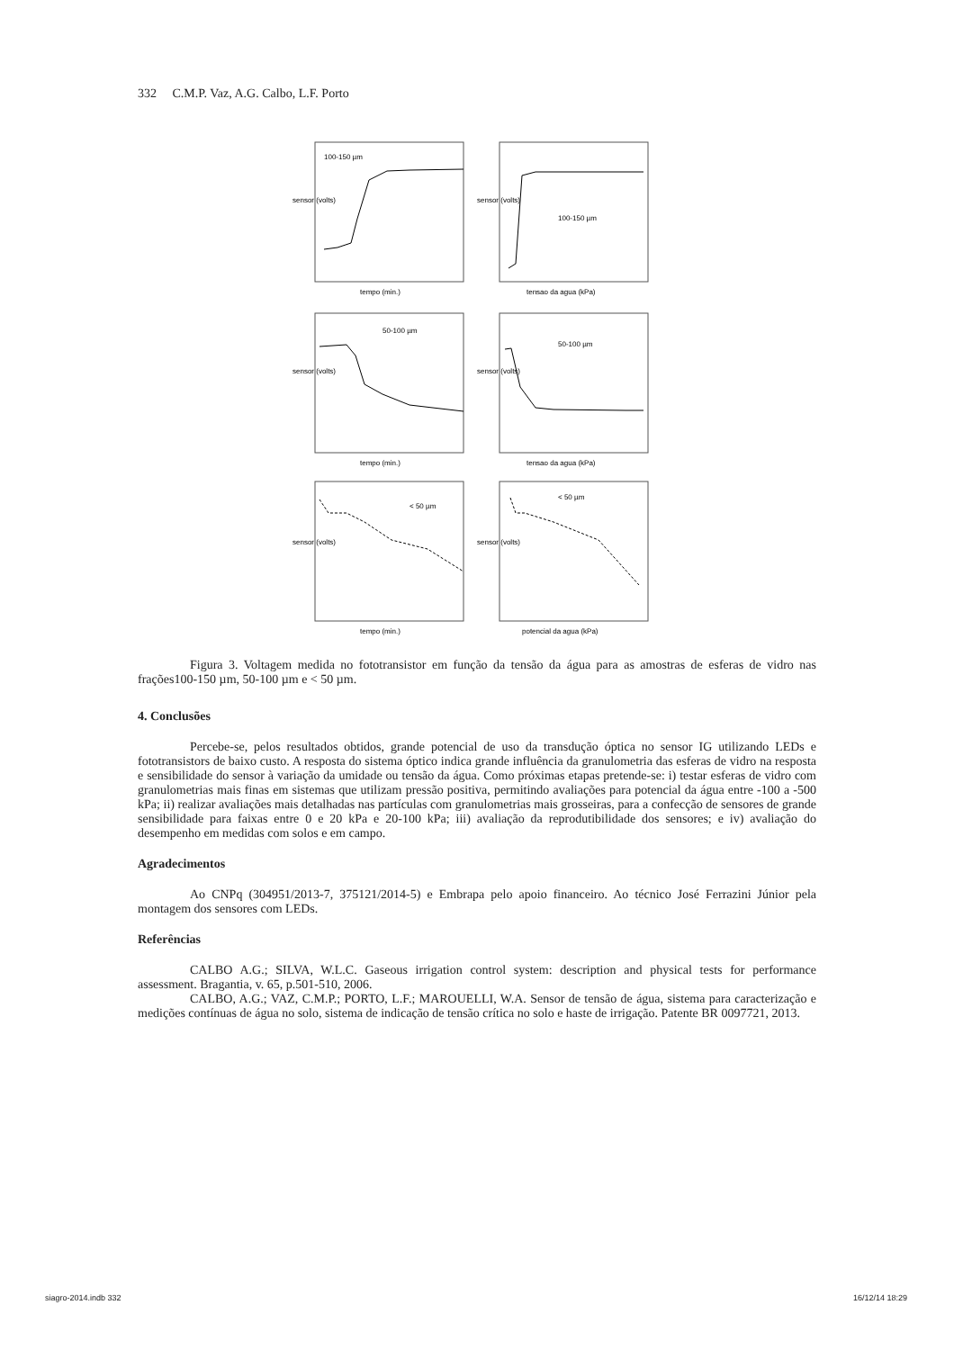332 C.M.P. Vaz, A.G. Calbo, L.F. Porto
100-150 µm
100-150 µm
50-100 µm
50-100 µm
< 50 µm
< 50 µm
tempo (min.)
tensao da agua (kPa)
tempo (min.)
tensao da agua (kPa)
tempo (min.)
potencial da agua (kPa)
sensor (volts)
sensor (volts)
sensor (volts)
sensor (volts)
sensor (volts)
sensor (volts)
Figura 3. Voltagem medida no fototransistor em função da tensão da água para as amostras de esferas de vidro nas frações100-150 µm, 50-100 µm e < 50 µm.
4. Conclusões
Percebe-se, pelos resultados obtidos, grande potencial de uso da transdução óptica no sensor IG utilizando LEDs e fototransistors de baixo custo. A resposta do sistema óptico indica grande influência da granulometria das esferas de vidro na resposta e sensibilidade do sensor à variação da umidade ou tensão da água. Como próximas etapas pretende-se: i) testar esferas de vidro com granulometrias mais finas em sistemas que utilizam pressão positiva, permitindo avaliações para potencial da água entre -100 a -500 kPa; ii) realizar avaliações mais detalhadas nas partículas com granulometrias mais grosseiras, para a confecção de sensores de grande sensibilidade para faixas entre 0 e 20 kPa e 20-100 kPa; iii) avaliação da reprodutibilidade dos sensores; e iv) avaliação do desempenho em medidas com solos e em campo.
Agradecimentos
Ao CNPq (304951/2013-7, 375121/2014-5) e Embrapa pelo apoio financeiro. Ao técnico José Ferrazini Júnior pela montagem dos sensores com LEDs.
Referências
CALBO A.G.; SILVA, W.L.C. Gaseous irrigation control system: description and physical tests for performance assessment. Bragantia, v. 65, p.501-510, 2006.
CALBO, A.G.; VAZ, C.M.P.; PORTO, L.F.; MAROUELLI, W.A. Sensor de tensão de água, sistema para caracterização e medições contínuas de água no solo, sistema de indicação de tensão crítica no solo e haste de irrigação. Patente BR 0097721, 2013.
siagro-2014.indb 332 16/12/14 18:29